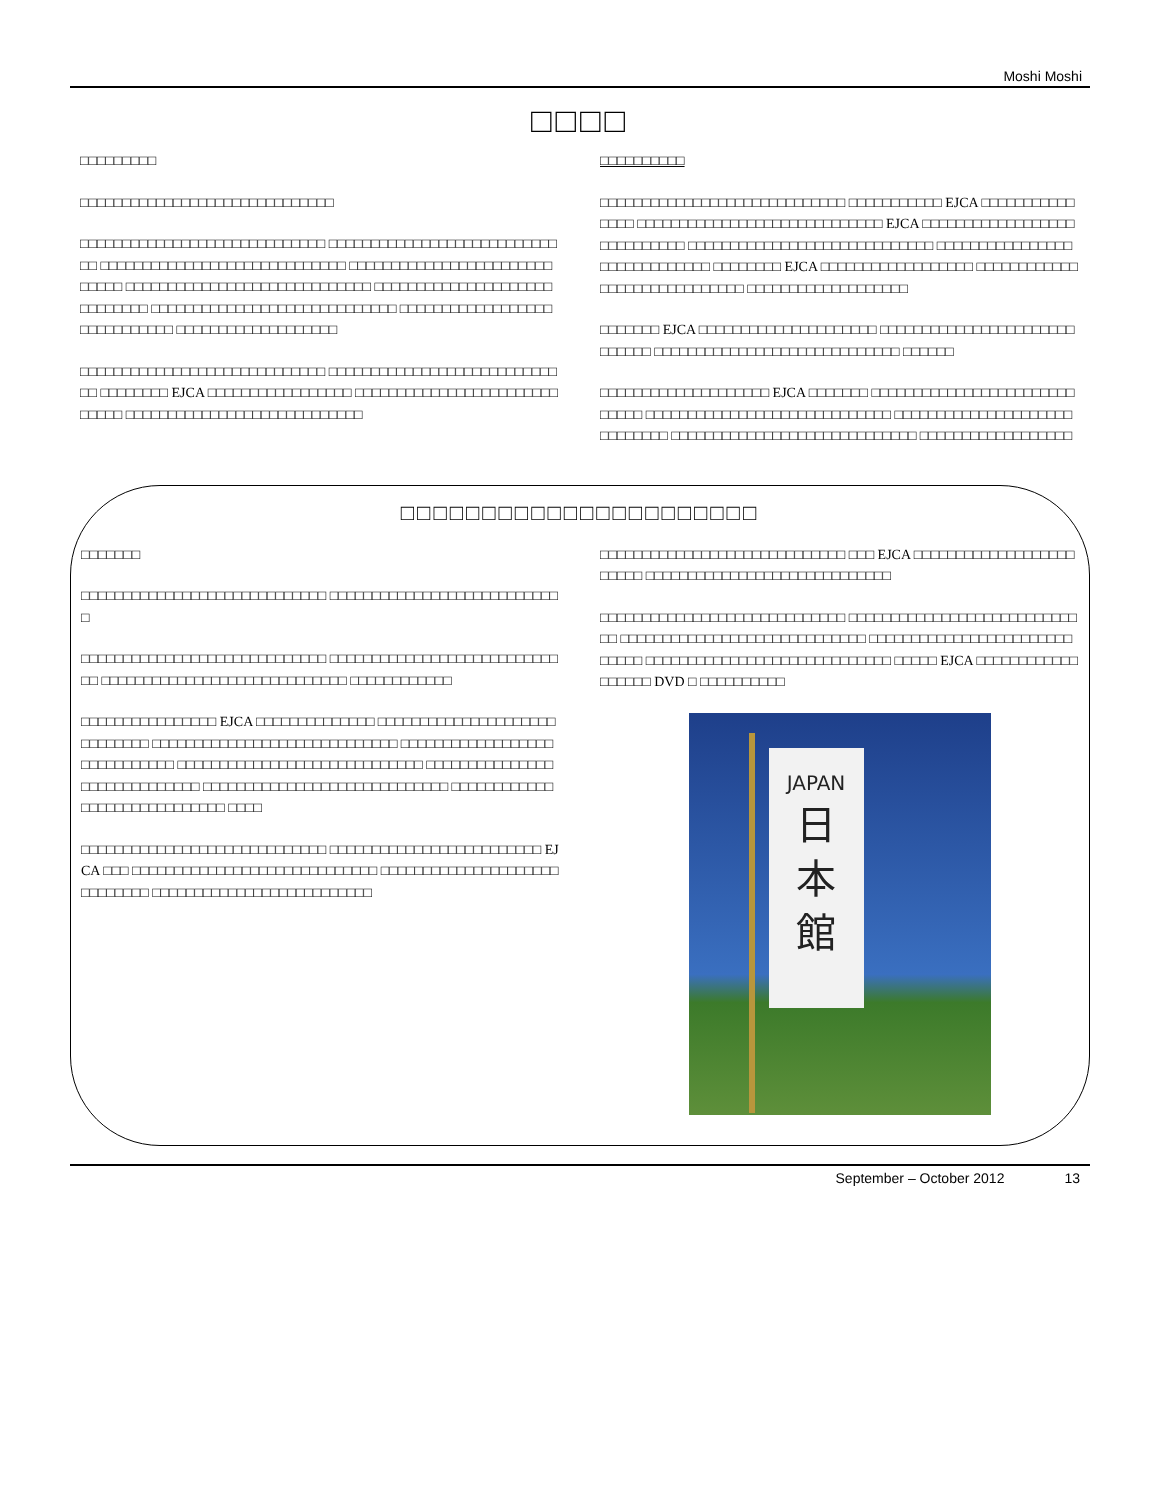Moshi Moshi
□□□□
□□□□□□□□□
□□□□□□□□□□□□□□□□□□□□□□□□□□□□□□
□□□□□□□□□□□□□□□□□□□□□□□□□□□□□ □□□□□□□□□□□□□□□□□□□□□□□□□□□□□ □□□□□□□□□□□□□□□□□□□□□□□□□□□□□ □□□□□□□□□□□□□□□□□□□□□□□□□□□□□ □□□□□□□□□□□□□□□□□□□□□□□□□□□□□ □□□□□□□□□□□□□□□□□□□□□□□□□□□□□ □□□□□□□□□□□□□□□□□□□□□□□□□□□□□ □□□□□□□□□□□□□□□□□□□□□□□□□□□□□ □□□□□□□□□□□□□□□□□□□
□□□□□□□□□□□□□□□□□□□□□□□□□□□□□ □□□□□□□□□□□□□□□□□□□□□□□□□□□□□ □□□□□□□□ EJCA □□□□□□□□□□□□□□□□□ □□□□□□□□□□□□□□□□□□□□□□□□□□□□□ □□□□□□□□□□□□□□□□□□□□□□□□□□□□
□□□□□□□□□□
□□□□□□□□□□□□□□□□□□□□□□□□□□□□□ □□□□□□□□□□□ EJCA □□□□□□□□□□□□□□□ □□□□□□□□□□□□□□□□□□□□□□□□□□□□□ EJCA □□□□□□□□□□□□□□□□□□□□□□□□□□□□ □□□□□□□□□□□□□□□□□□□□□□□□□□□□□ □□□□□□□□□□□□□□□□□□□□□□□□□□□□□ □□□□□□□□ EJCA □□□□□□□□□□□□□□□□□□ □□□□□□□□□□□□□□□□□□□□□□□□□□□□□ □□□□□□□□□□□□□□□□□□□
□□□□□□□ EJCA □□□□□□□□□□□□□□□□□□□□□ □□□□□□□□□□□□□□□□□□□□□□□□□□□□□ □□□□□□□□□□□□□□□□□□□□□□□□□□□□□ □□□□□□
□□□□□□□□□□□□□□□□□□□□ EJCA □□□□□□□ □□□□□□□□□□□□□□□□□□□□□□□□□□□□□ □□□□□□□□□□□□□□□□□□□□□□□□□□□□□ □□□□□□□□□□□□□□□□□□□□□□□□□□□□□ □□□□□□□□□□□□□□□□□□□□□□□□□□□□□ □□□□□□□□□□□□□□□□□□
□□□□□□□□□□□□□□□□□□□□□□
□□□□□□□
□□□□□□□□□□□□□□□□□□□□□□□□□□□□□ □□□□□□□□□□□□□□□□□□□□□□□□□□□□
□□□□□□□□□□□□□□□□□□□□□□□□□□□□□ □□□□□□□□□□□□□□□□□□□□□□□□□□□□□ □□□□□□□□□□□□□□□□□□□□□□□□□□□□□ □□□□□□□□□□□□
□□□□□□□□□□□□□□□□ EJCA □□□□□□□□□□□□□□ □□□□□□□□□□□□□□□□□□□□□□□□□□□□□ □□□□□□□□□□□□□□□□□□□□□□□□□□□□□ □□□□□□□□□□□□□□□□□□□□□□□□□□□□□ □□□□□□□□□□□□□□□□□□□□□□□□□□□□□ □□□□□□□□□□□□□□□□□□□□□□□□□□□□□ □□□□□□□□□□□□□□□□□□□□□□□□□□□□□ □□□□□□□□□□□□□□□□□□□□□□□□□□□□□ □□□□
□□□□□□□□□□□□□□□□□□□□□□□□□□□□□ □□□□□□□□□□□□□□□□□□□□□□□□□ EJCA □□□ □□□□□□□□□□□□□□□□□□□□□□□□□□□□□ □□□□□□□□□□□□□□□□□□□□□□□□□□□□□ □□□□□□□□□□□□□□□□□□□□□□□□□□
□□□□□□□□□□□□□□□□□□□□□□□□□□□□□ □□□ EJCA □□□□□□□□□□□□□□□□□□□□□□□□ □□□□□□□□□□□□□□□□□□□□□□□□□□□□□
□□□□□□□□□□□□□□□□□□□□□□□□□□□□□ □□□□□□□□□□□□□□□□□□□□□□□□□□□□□ □□□□□□□□□□□□□□□□□□□□□□□□□□□□□ □□□□□□□□□□□□□□□□□□□□□□□□□□□□□ □□□□□□□□□□□□□□□□□□□□□□□□□□□□□ □□□□□ EJCA □□□□□□□□□□□□□□□□□□ DVD □ □□□□□□□□□□
JAPAN
日
本
館
September – October 2012 13